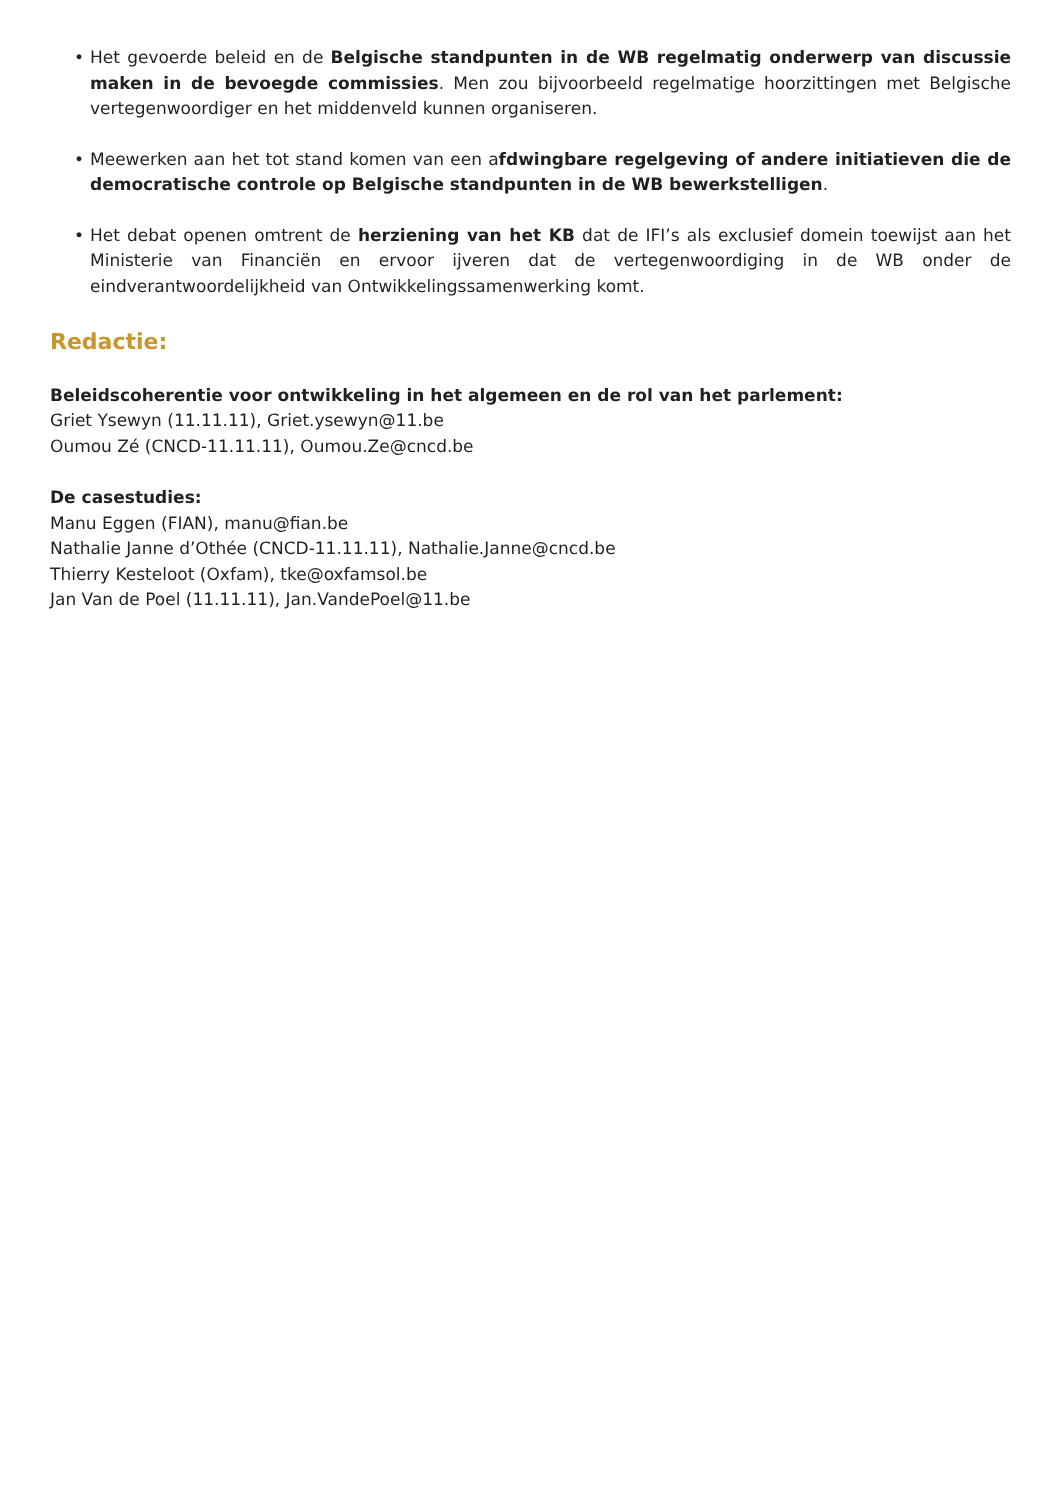• Het gevoerde beleid en de Belgische standpunten in de WB regelmatig onderwerp van discussie maken in de bevoegde commissies. Men zou bijvoorbeeld regelmatige hoorzittingen met Belgische vertegenwoordiger en het middenveld kunnen organiseren.
• Meewerken aan het tot stand komen van een afdwingbare regelgeving of andere initiatieven die de democratische controle op Belgische standpunten in de WB bewerkstelligen.
• Het debat openen omtrent de herziening van het KB dat de IFI’s als exclusief domein toewijst aan het Ministerie van Financiën en ervoor ijveren dat de vertegenwoordiging in de WB onder de eindverantwoordelijkheid van Ontwikkelingssamenwerking komt.
Redactie:
Beleidscoherentie voor ontwikkeling in het algemeen en de rol van het parlement:
Griet Ysewyn (11.11.11), Griet.ysewyn@11.be
Oumou Zé (CNCD-11.11.11), Oumou.Ze@cncd.be
De casestudies:
Manu Eggen (FIAN), manu@fian.be
Nathalie Janne d’Othée (CNCD-11.11.11), Nathalie.Janne@cncd.be
Thierry Kesteloot (Oxfam), tke@oxfamsol.be
Jan Van de Poel (11.11.11), Jan.VandePoel@11.be